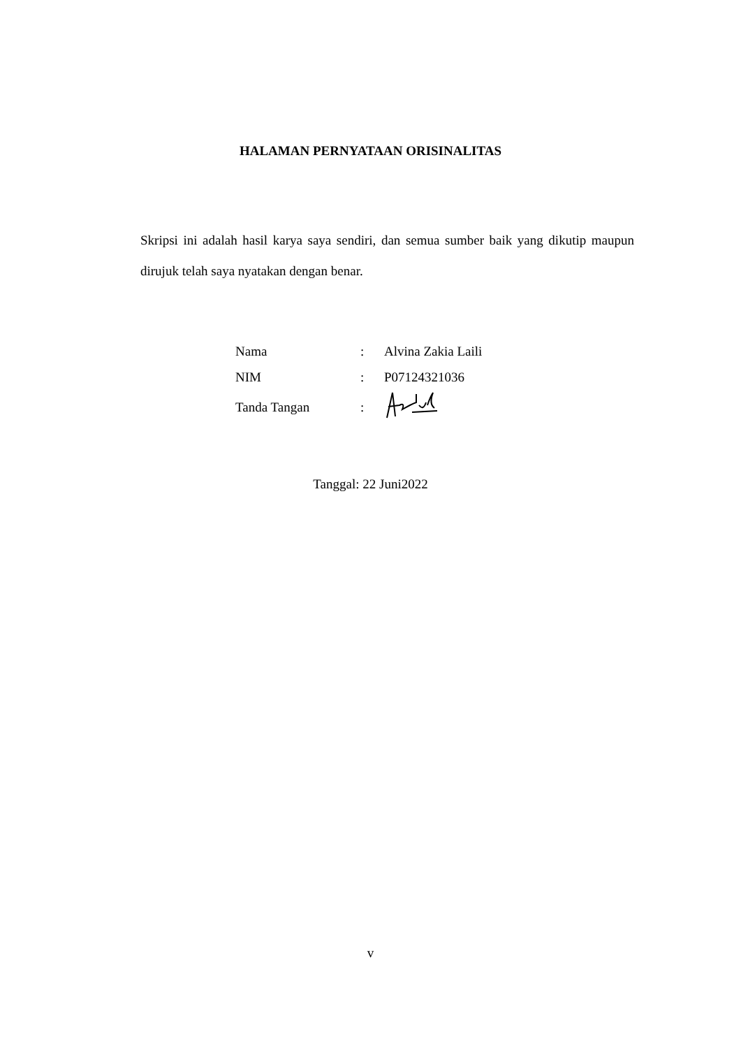HALAMAN PERNYATAAN ORISINALITAS
Skripsi ini adalah hasil karya saya sendiri, dan semua sumber baik yang dikutip maupun dirujuk telah saya nyatakan dengan benar.
| Nama | : | Alvina Zakia Laili |
| NIM | : | P07124321036 |
| Tanda Tangan | : | |
Tanggal: 22 Juni2022
v